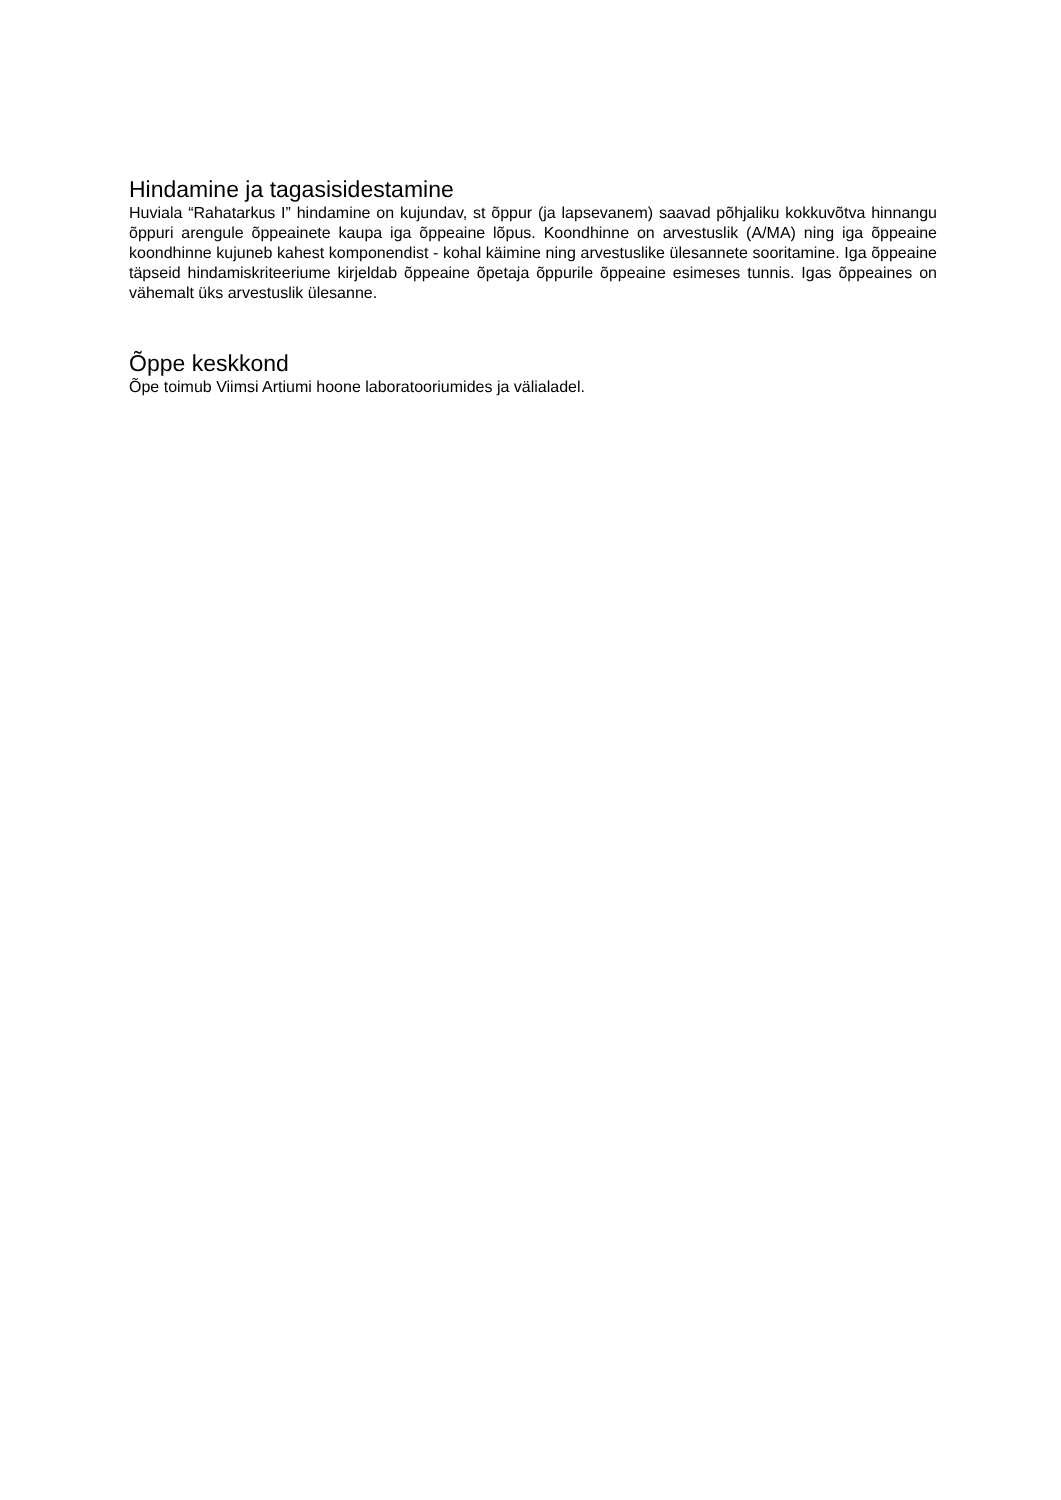Hindamine ja tagasisidestamine
Huviala “Rahatarkus I” hindamine on kujundav, st õppur (ja lapsevanem) saavad põhjaliku kokkuvõtva hinnangu õppuri arengule õppeainete kaupa iga õppeaine lõpus. Koondhinne on arvestuslik (A/MA) ning iga õppeaine koondhinne kujuneb kahest komponendist - kohal käimine ning arvestuslike ülesannete sooritamine. Iga õppeaine täpseid hindamiskriteeriume kirjeldab õppeaine õpetaja õppurile õppeaine esimeses tunnis. Igas õppeaines on vähemalt üks arvestuslik ülesanne.
Õppe keskkond
Õpe toimub Viimsi Artiumi hoone laboratooriumides ja välialadel.